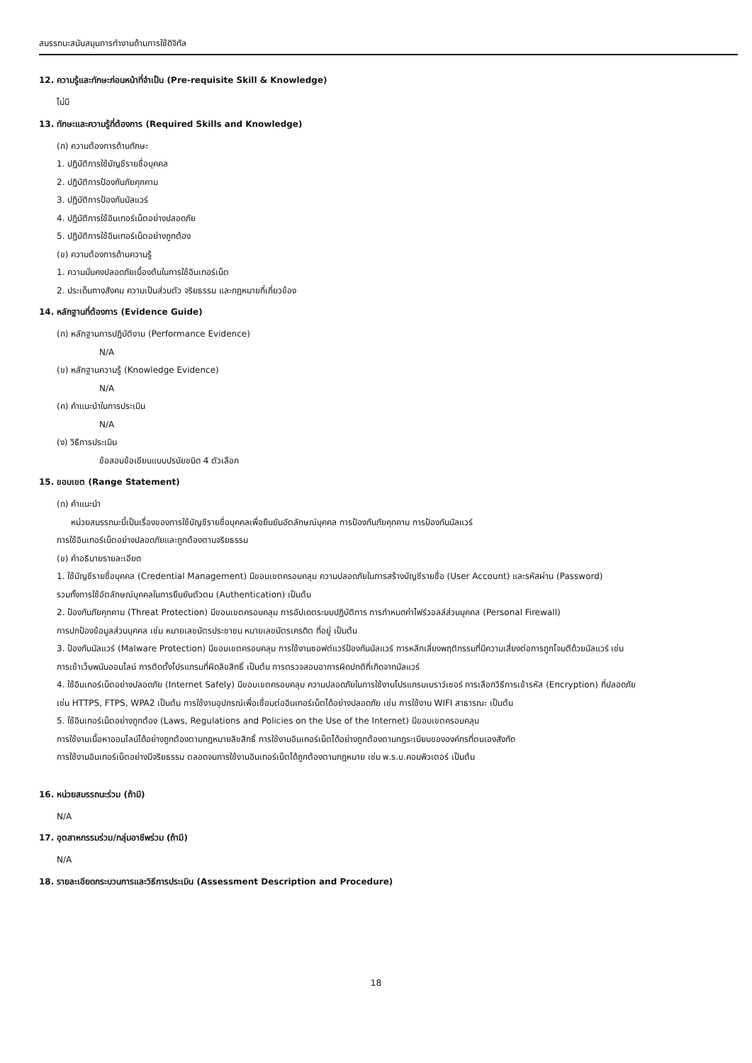สมรรถนะสนับสนุนการทำงานด้านการใช้ดิจิทัล
12. ความรู้และทักษะก่อนหน้าที่จำเป็น (Pre-requisite Skill & Knowledge)
ไม่มี
13. ทักษะและความรู้ที่ต้องการ (Required Skills and Knowledge)
(ก) ความต้องการด้านทักษะ
1. ปฏิบัติการใช้บัญชีรายชื่อบุคคล
2. ปฏิบัติการป้องกันภัยคุกคาม
3. ปฏิบัติการป้องกันมัลแวร์
4. ปฏิบัติการใช้อินเทอร์เน็ตอย่างปลอดภัย
5. ปฏิบัติการใช้อินเทอร์เน็ตอย่างถูกต้อง
(ข) ความต้องการด้านความรู้
1. ความมั่นคงปลอดภัยเบื้องต้นในการใช้อินเทอร์เน็ต
2. ประเด็นทางสังคม ความเป็นส่วนตัว จริยธรรม และกฎหมายที่เกี่ยวข้อง
14. หลักฐานที่ต้องการ (Evidence Guide)
(ก) หลักฐานการปฏิบัติงาน (Performance Evidence)
N/A
(ข) หลักฐานความรู้ (Knowledge Evidence)
N/A
(ค) คำแนะนำในการประเมิน
N/A
(ง) วิธีการประเมิน
ข้อสอบข้อเขียนแบบปรนัยชนิด 4 ตัวเลือก
15. ขอบเขต (Range Statement)
(ก) คำแนะนำ
หน่วยสมรรถนะนี้เป็นเรื่องของการใช้บัญชีรายชื่อบุคคลเพื่อยืนยันอัตลักษณ์บุคคล การป้องกันภัยคุกคาม การป้องกันมัลแวร์
การใช้อินเทอร์เน็ตอย่างปลอดภัยและถูกต้องตามจริยธรรม
(ข) คำอธิบายรายละเอียด
1. ใช้บัญชีรายชื่อบุคคล (Credential Management) มีขอบเขตครอบคลุม ความปลอดภัยในการสร้างบัญชีรายชื่อ (User Account) และรหัสผ่าน (Password)
รวมทั้งการใช้อัตลักษณ์บุคคลในการยืนยันตัวตน (Authentication) เป็นต้น
2. ป้องกันภัยคุกคาม (Threat Protection) มีขอบเขตครอบคลุม การอัปเดตระบบปฏิบัติการ การกำหนดค่าไฟร์วอลล์ส่วนบุคคล (Personal Firewall)
การปกป้องข้อมูลส่วนบุคคล เช่น หมายเลขบัตรประชาชน หมายเลขบัตรเครดิต ที่อยู่ เป็นต้น
3. ป้องกันมัลแวร์ (Malware Protection) มีขอบเขตครอบคลุม การใช้งานซอฟต์แวร์ป้องกันมัลแวร์ การหลีกเลี่ยงพฤติกรรมที่มีความเสี่ยงต่อการถูกโจมตีด้วยมัลแวร์ เช่น
การเข้าเว็บพนันออนไลน์ การติดตั้งโปรแกรมที่ผิดลิขสิทธิ์ เป็นต้น การตรวจสอบอาการผิดปกติที่เกิดจากมัลแวร์
4. ใช้อินเทอร์เน็ตอย่างปลอดภัย (Internet Safely) มีขอบเขตครอบคลุม ความปลอดภัยในการใช้งานโปรแกรมเบราว์เซอร์ การเลือกวิธีการเข้ารหัส (Encryption) ที่ปลอดภัย
เช่น HTTPS, FTPS, WPA2 เป็นต้น การใช้งานอุปกรณ์เพื่อเชื่อมต่ออินเทอร์เน็ตได้อย่างปลอดภัย เช่น การใช้งาน WIFI สาธารณะ เป็นต้น
5. ใช้อินเทอร์เน็ตอย่างถูกต้อง (Laws, Regulations and Policies on the Use of the Internet) มีขอบเขตครอบคลุม
การใช้งานเนื้อหาออนไลน์ได้อย่างถูกต้องตามกฎหมายลิขสิทธิ์ การใช้งานอินเทอร์เน็ตได้อย่างถูกต้องตามกฎระเบียบขององค์กรที่ตนเองสังกัด
การใช้งานอินเทอร์เน็ตอย่างมีจริยธรรม ตลอดจนการใช้งานอินเทอร์เน็ตได้ถูกต้องตามกฎหมาย เช่น พ.ร.บ.คอมพิวเตอร์ เป็นต้น
16. หน่วยสมรรถนะร่วม (ถ้ามี)
N/A
17. อุตสาหกรรมร่วม/กลุ่มอาชีพร่วม (ถ้ามี)
N/A
18. รายละเอียดกระบวนการและวิธีการประเมิน (Assessment Description and Procedure)
18